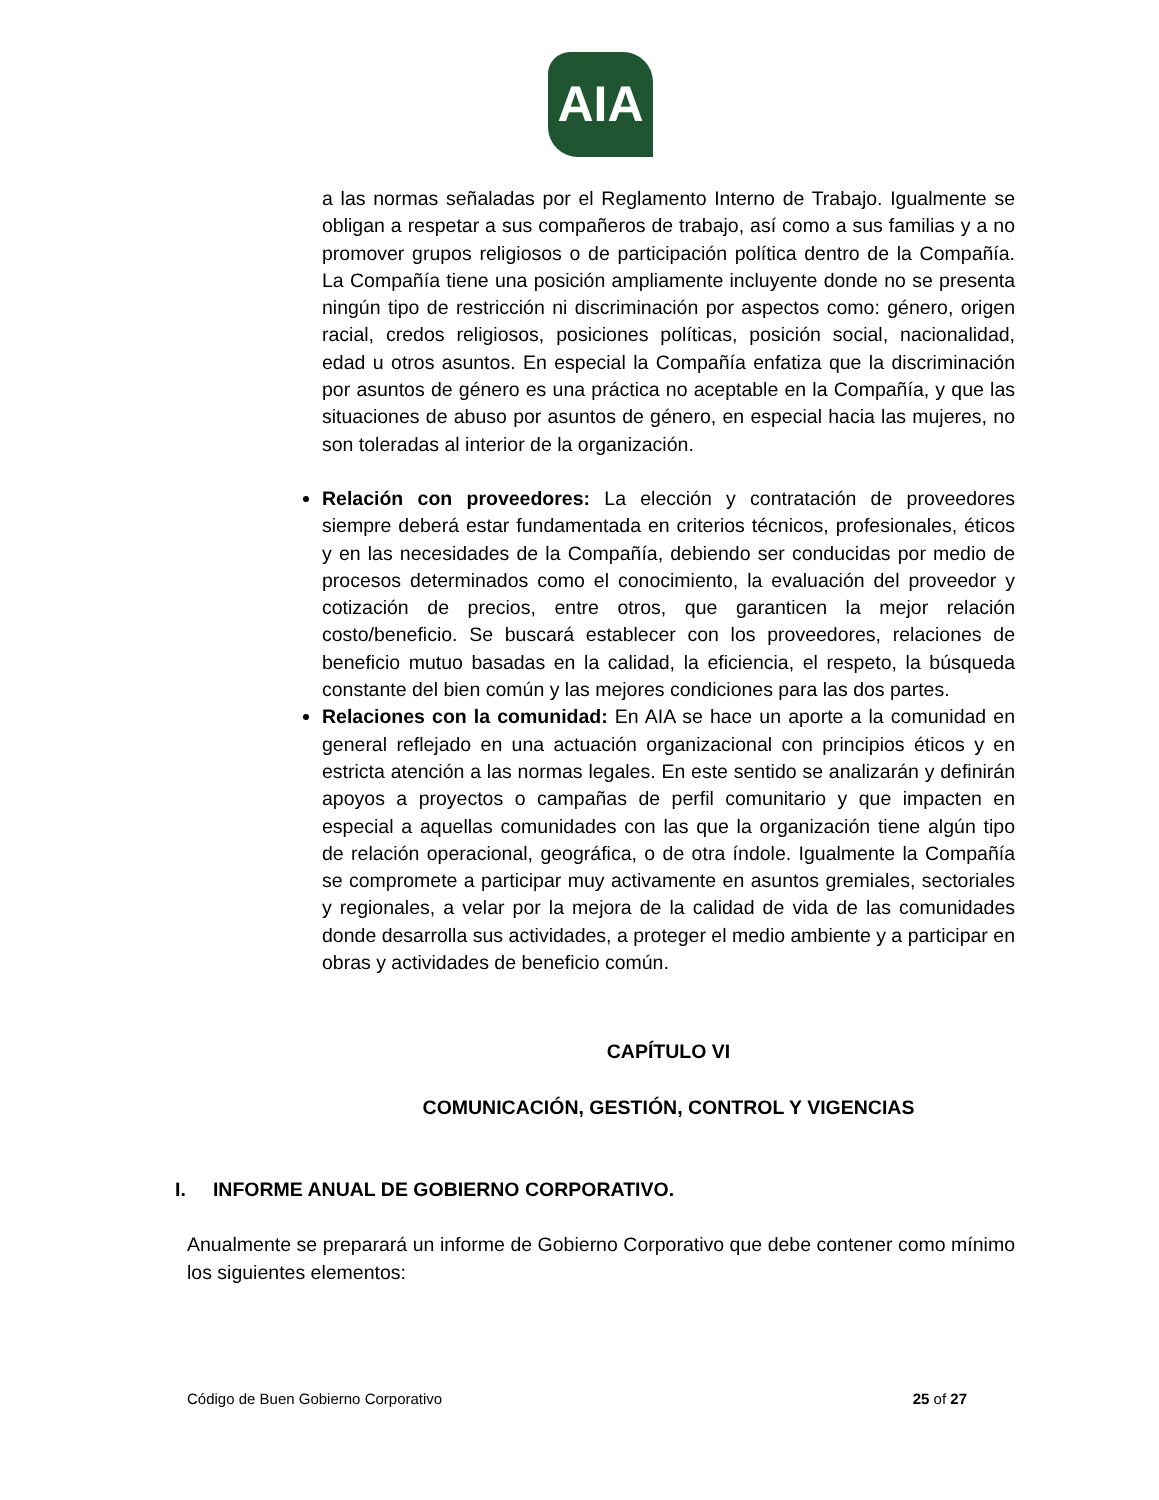AIA
a las normas señaladas por el Reglamento Interno de Trabajo. Igualmente se obligan a respetar a sus compañeros de trabajo, así como a sus familias y a no promover grupos religiosos o de participación política dentro de la Compañía. La Compañía tiene una posición ampliamente incluyente donde no se presenta ningún tipo de restricción ni discriminación por aspectos como: género, origen racial, credos religiosos, posiciones políticas, posición social, nacionalidad, edad u otros asuntos. En especial la Compañía enfatiza que la discriminación por asuntos de género es una práctica no aceptable en la Compañía, y que las situaciones de abuso por asuntos de género, en especial hacia las mujeres, no son toleradas al interior de la organización.
Relación con proveedores: La elección y contratación de proveedores siempre deberá estar fundamentada en criterios técnicos, profesionales, éticos y en las necesidades de la Compañía, debiendo ser conducidas por medio de procesos determinados como el conocimiento, la evaluación del proveedor y cotización de precios, entre otros, que garanticen la mejor relación costo/beneficio. Se buscará establecer con los proveedores, relaciones de beneficio mutuo basadas en la calidad, la eficiencia, el respeto, la búsqueda constante del bien común y las mejores condiciones para las dos partes.
Relaciones con la comunidad: En AIA se hace un aporte a la comunidad en general reflejado en una actuación organizacional con principios éticos y en estricta atención a las normas legales. En este sentido se analizarán y definirán apoyos a proyectos o campañas de perfil comunitario y que impacten en especial a aquellas comunidades con las que la organización tiene algún tipo de relación operacional, geográfica, o de otra índole. Igualmente la Compañía se compromete a participar muy activamente en asuntos gremiales, sectoriales y regionales, a velar por la mejora de la calidad de vida de las comunidades donde desarrolla sus actividades, a proteger el medio ambiente y a participar en obras y actividades de beneficio común.
CAPÍTULO VI
COMUNICACIÓN, GESTIÓN, CONTROL Y VIGENCIAS
I. INFORME ANUAL DE GOBIERNO CORPORATIVO.
Anualmente se preparará un informe de Gobierno Corporativo que debe contener como mínimo los siguientes elementos:
Código de Buen Gobierno Corporativo 25 of 27